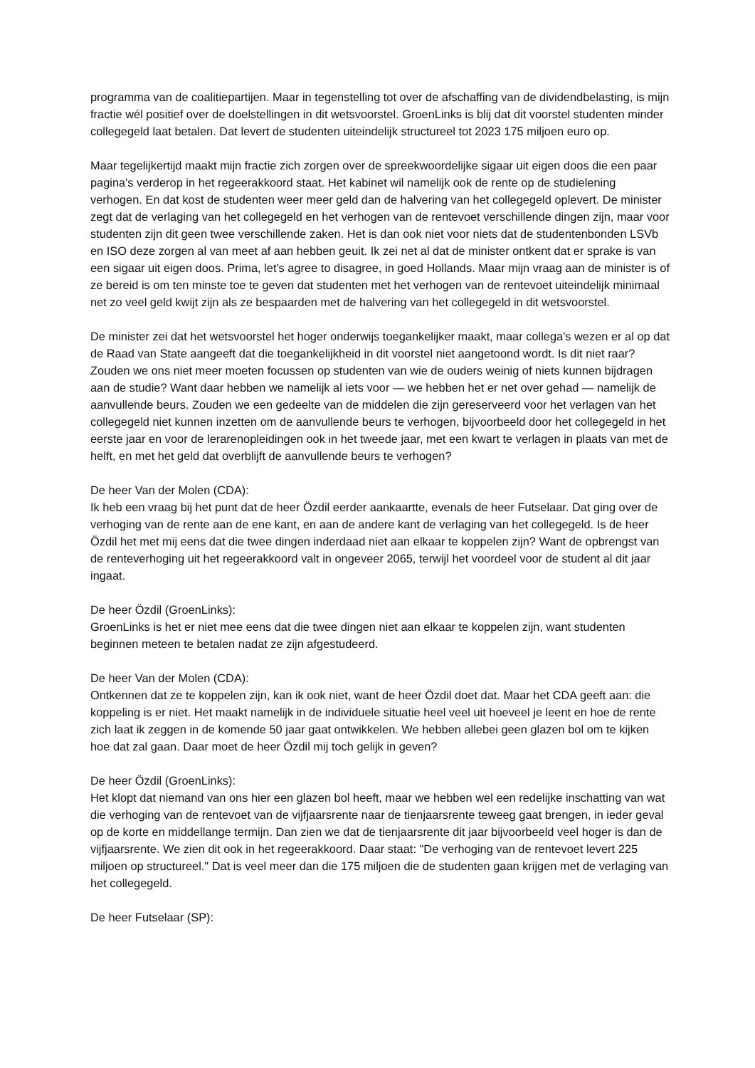programma van de coalitiepartijen. Maar in tegenstelling tot over de afschaffing van de dividendbelasting, is mijn fractie wél positief over de doelstellingen in dit wetsvoorstel. GroenLinks is blij dat dit voorstel studenten minder collegegeld laat betalen. Dat levert de studenten uiteindelijk structureel tot 2023 175 miljoen euro op.
Maar tegelijkertijd maakt mijn fractie zich zorgen over de spreekwoordelijke sigaar uit eigen doos die een paar pagina's verderop in het regeerakkoord staat. Het kabinet wil namelijk ook de rente op de studielening verhogen. En dat kost de studenten weer meer geld dan de halvering van het collegegeld oplevert. De minister zegt dat de verlaging van het collegegeld en het verhogen van de rentevoet verschillende dingen zijn, maar voor studenten zijn dit geen twee verschillende zaken. Het is dan ook niet voor niets dat de studentenbonden LSVb en ISO deze zorgen al van meet af aan hebben geuit. Ik zei net al dat de minister ontkent dat er sprake is van een sigaar uit eigen doos. Prima, let's agree to disagree, in goed Hollands. Maar mijn vraag aan de minister is of ze bereid is om ten minste toe te geven dat studenten met het verhogen van de rentevoet uiteindelijk minimaal net zo veel geld kwijt zijn als ze bespaarden met de halvering van het collegegeld in dit wetsvoorstel.
De minister zei dat het wetsvoorstel het hoger onderwijs toegankelijker maakt, maar collega's wezen er al op dat de Raad van State aangeeft dat die toegankelijkheid in dit voorstel niet aangetoond wordt. Is dit niet raar? Zouden we ons niet meer moeten focussen op studenten van wie de ouders weinig of niets kunnen bijdragen aan de studie? Want daar hebben we namelijk al iets voor — we hebben het er net over gehad — namelijk de aanvullende beurs. Zouden we een gedeelte van de middelen die zijn gereserveerd voor het verlagen van het collegegeld niet kunnen inzetten om de aanvullende beurs te verhogen, bijvoorbeeld door het collegegeld in het eerste jaar en voor de lerarenopleidingen ook in het tweede jaar, met een kwart te verlagen in plaats van met de helft, en met het geld dat overblijft de aanvullende beurs te verhogen?
De heer Van der Molen (CDA):
Ik heb een vraag bij het punt dat de heer Özdil eerder aankaartte, evenals de heer Futselaar. Dat ging over de verhoging van de rente aan de ene kant, en aan de andere kant de verlaging van het collegegeld. Is de heer Özdil het met mij eens dat die twee dingen inderdaad niet aan elkaar te koppelen zijn? Want de opbrengst van de renteverhoging uit het regeerakkoord valt in ongeveer 2065, terwijl het voordeel voor de student al dit jaar ingaat.
De heer Özdil (GroenLinks):
GroenLinks is het er niet mee eens dat die twee dingen niet aan elkaar te koppelen zijn, want studenten beginnen meteen te betalen nadat ze zijn afgestudeerd.
De heer Van der Molen (CDA):
Ontkennen dat ze te koppelen zijn, kan ik ook niet, want de heer Özdil doet dat. Maar het CDA geeft aan: die koppeling is er niet. Het maakt namelijk in de individuele situatie heel veel uit hoeveel je leent en hoe de rente zich laat ik zeggen in de komende 50 jaar gaat ontwikkelen. We hebben allebei geen glazen bol om te kijken hoe dat zal gaan. Daar moet de heer Özdil mij toch gelijk in geven?
De heer Özdil (GroenLinks):
Het klopt dat niemand van ons hier een glazen bol heeft, maar we hebben wel een redelijke inschatting van wat die verhoging van de rentevoet van de vijfjaarsrente naar de tienjaarsrente teweeg gaat brengen, in ieder geval op de korte en middellange termijn. Dan zien we dat de tienjaarsrente dit jaar bijvoorbeeld veel hoger is dan de vijfjaarsrente. We zien dit ook in het regeerakkoord. Daar staat: "De verhoging van de rentevoet levert 225 miljoen op structureel." Dat is veel meer dan die 175 miljoen die de studenten gaan krijgen met de verlaging van het collegegeld.
De heer Futselaar (SP):